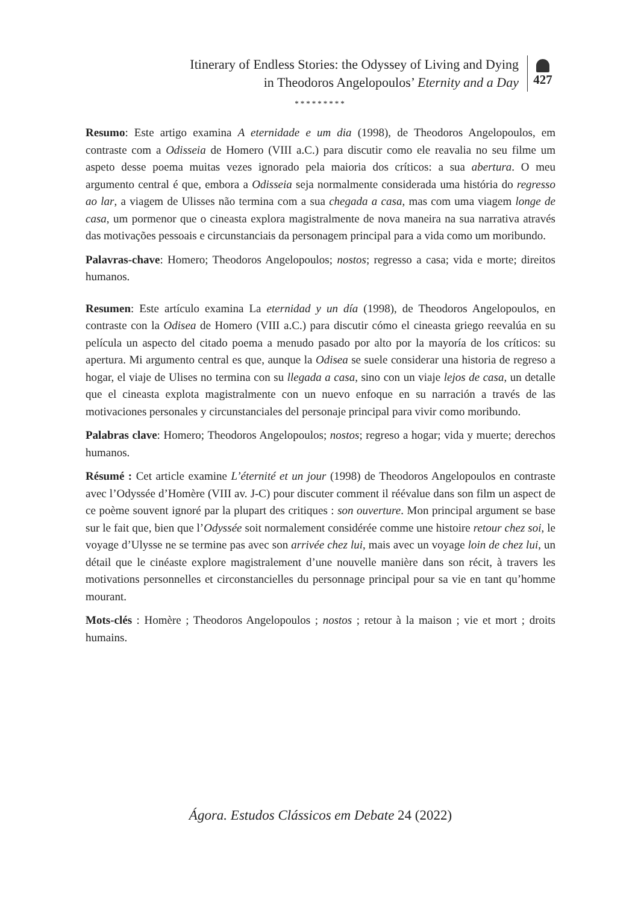Itinerary of Endless Stories: the Odyssey of Living and Dying
in Theodoros Angelopoulos’ Eternity and a Day
427
*********
Resumo: Este artigo examina A eternidade e um dia (1998), de Theodoros Angelopoulos, em contraste com a Odisseia de Homero (VIII a.C.) para discutir como ele reavalia no seu filme um aspeto desse poema muitas vezes ignorado pela maioria dos críticos: a sua abertura. O meu argumento central é que, embora a Odisseia seja normalmente considerada uma história do regresso ao lar, a viagem de Ulisses não termina com a sua chegada a casa, mas com uma viagem longe de casa, um pormenor que o cineasta explora magistralmente de nova maneira na sua narrativa através das motivações pessoais e circunstanciais da personagem principal para a vida como um moribundo.
Palavras-chave: Homero; Theodoros Angelopoulos; nostos; regresso a casa; vida e morte; direitos humanos.
Resumen: Este artículo examina La eternidad y un día (1998), de Theodoros Angelopoulos, en contraste con la Odisea de Homero (VIII a.C.) para discutir cómo el cineasta griego reevalúa en su película un aspecto del citado poema a menudo pasado por alto por la mayoría de los críticos: su apertura. Mi argumento central es que, aunque la Odisea se suele considerar una historia de regreso a hogar, el viaje de Ulises no termina con su llegada a casa, sino con un viaje lejos de casa, un detalle que el cineasta explota magistralmente con un nuevo enfoque en su narración a través de las motivaciones personales y circunstanciales del personaje principal para vivir como moribundo.
Palabras clave: Homero; Theodoros Angelopoulos; nostos; regreso a hogar; vida y muerte; derechos humanos.
Résumé : Cet article examine L’éternité et un jour (1998) de Theodoros Angelopoulos en contraste avec l’Odyssée d’Homère (VIII av. J-C) pour discuter comment il réévalue dans son film un aspect de ce poème souvent ignoré par la plupart des critiques : son ouverture. Mon principal argument se base sur le fait que, bien que l’Odyssée soit normalement considérée comme une histoire retour chez soi, le voyage d’Ulysse ne se termine pas avec son arrivée chez lui, mais avec un voyage loin de chez lui, un détail que le cinéaste explore magistralement d’une nouvelle manière dans son récit, à travers les motivations personnelles et circonstancielles du personnage principal pour sa vie en tant qu’homme mourant.
Mots-clés : Homère ; Theodoros Angelopoulos ; nostos ; retour à la maison ; vie et mort ; droits humains.
Ágora. Estudos Clássicos em Debate 24 (2022)